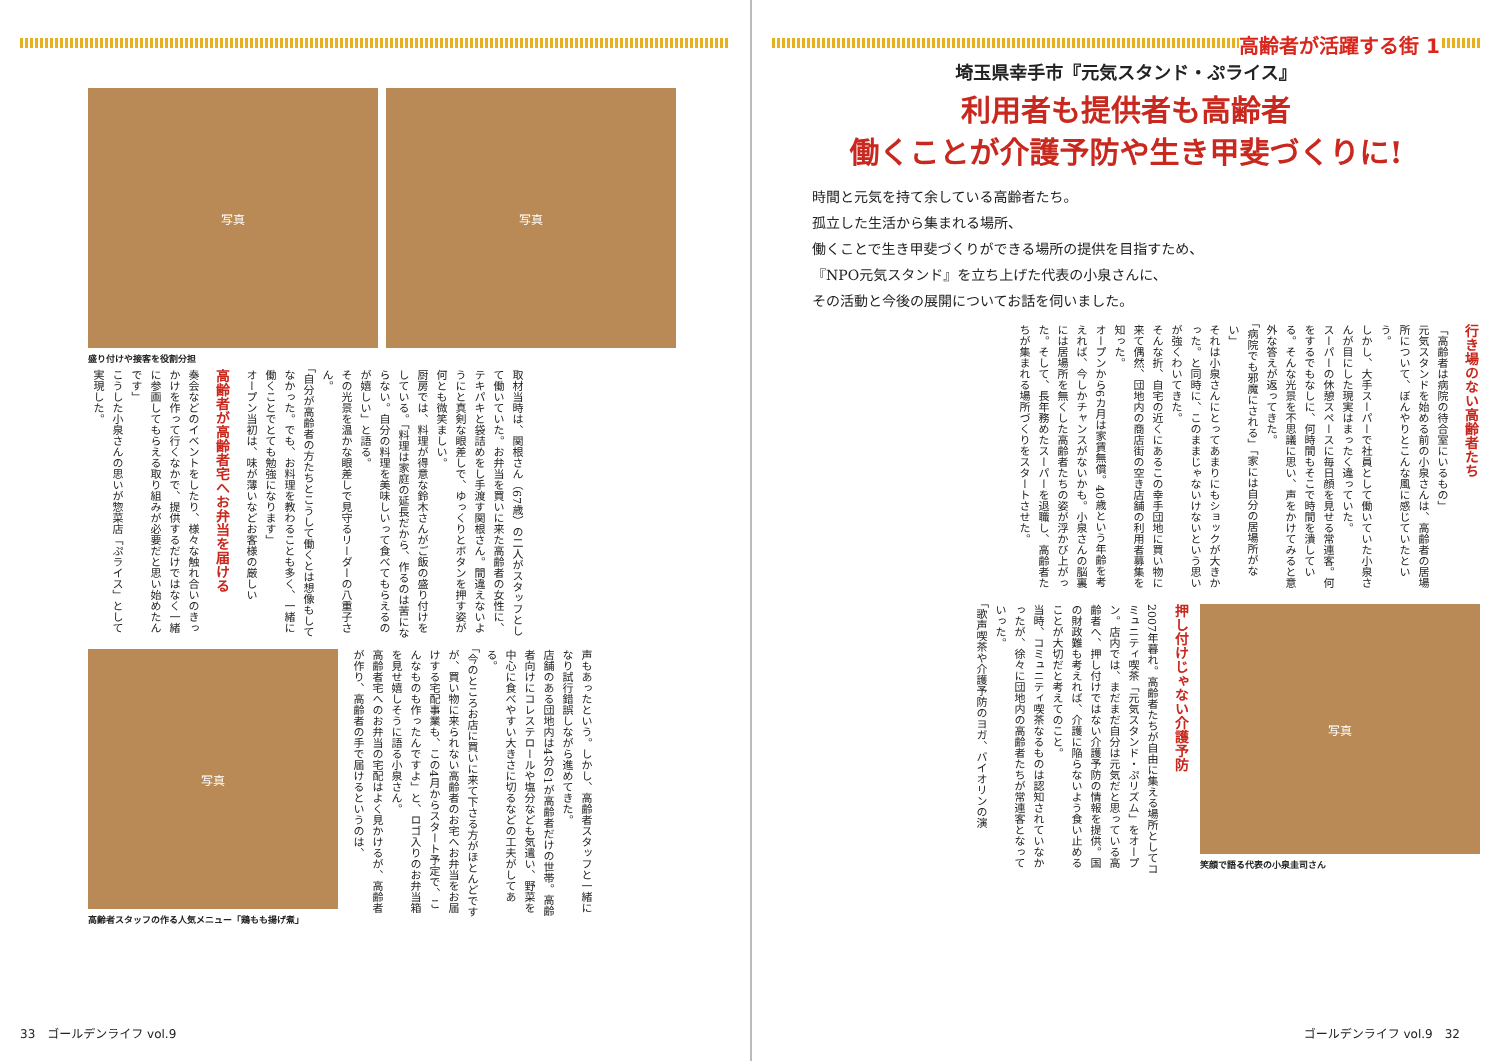写真 写真
盛り付けや接客を役割分担
奏会などのイベントをしたり、様々な触れ合いのきっかけを作って行くなかで、提供するだけではなく一緒に参画してもらえる取り組みが必要だと思い始めたんです」
こうした小泉さんの思いが惣菜店「ぷライス」として実現した。
高齢者が高齢者宅へお弁当を届ける
取材当時は、関根さん（67歳）の二人がスタッフとして働いていた。お弁当を買いに来た高齢者の女性に、テキパキと袋詰めをし手渡す関根さん。間違えないようにと真剣な眼差しで、ゆっくりとボタンを押す姿が何とも微笑ましい。
厨房では、料理が得意な鈴木さんがご飯の盛り付けをしている。「料理は家庭の延長だから、作るのは苦にならない。自分の料理を美味しいって食べてもらえるのが嬉しい」と語る。
その光景を温かな眼差しで見守るリーダーの八重子さん。
「自分が高齢者の方たちとこうして働くとは想像もしてなかった。でも、お料理を教わることも多く、一緒に働くことでとても勉強になります」
オープン当初は、味が薄いなどお客様の厳しい
写真
高齢者スタッフの作る人気メニュー「鶏もも揚げ煮」
声もあったという。しかし、高齢者スタッフと一緒になり試行錯誤しながら進めてきた。
店舗のある団地内は4分の1が高齢者だけの世帯。高齢者向けにコレステロールや塩分なども気遣い、野菜を中心に食べやすい大きさに切るなどの工夫がしてある。
「今のところお店に買いに来て下さる方がほとんどですが、買い物に来られない高齢者のお宅へお弁当をお届けする宅配事業も、この4月からスタート予定で、こんなものも作ったんですよ」と、ロゴ入りのお弁当箱を見せ嬉しそうに語る小泉さん。
高齢者宅へのお弁当の宅配はよく見かけるが、高齢者が作り、高齢者の手で届けるというのは、
33　ゴールデンライフ vol.9
高齢者が活躍する街 1
埼玉県幸手市『元気スタンド・ぷライス』
利用者も提供者も高齢者
働くことが介護予防や生き甲斐づくりに!
時間と元気を持て余している高齢者たち。
孤立した生活から集まれる場所、
働くことで生き甲斐づくりができる場所の提供を目指すため、
『NPO元気スタンド』を立ち上げた代表の小泉さんに、
その活動と今後の展開についてお話を伺いました。
行き場のない高齢者たち
「高齢者は病院の待合室にいるもの」
元気スタンドを始める前の小泉さんは、高齢者の居場所について、ぼんやりとこんな風に感じていたという。
しかし、大手スーパーで社員として働いていた小泉さんが目にした現実はまったく違っていた。
スーパーの休憩スペースに毎日顔を見せる常連客。何をするでもなしに、何時間もそこで時間を潰している。そんな光景を不思議に思い、声をかけてみると意外な答えが返ってきた。
「病院でも邪魔にされる」「家には自分の居場所がない」
それは小泉さんにとってあまりにもショックが大きかった。と同時に、このままじゃないけないという思いが強くわいてきた。
そんな折、自宅の近くにあるこの幸手団地に買い物に来て偶然、団地内の商店街の空き店舗の利用者募集を知った。
オープンから6カ月は家賃無償。40歳という年齢を考えれば、今しかチャンスがないかも。小泉さんの脳裏には居場所を無くした高齢者たちの姿が浮かび上がった。そして、長年務めたスーパーを退職し、高齢者たちが集まれる場所づくりをスタートさせた。
写真
笑顔で語る代表の小泉圭司さん
押し付けじゃない介護予防
2007年暮れ。高齢者たちが自由に集える場所としてコミュニティ喫茶「元気スタンド・ぷリズム」をオープン。店内では、まだまだ自分は元気だと思っている高齢者へ、押し付けではない介護予防の情報を提供。国の財政難も考えれば、介護に陥らないよう食い止めることが大切だと考えてのこと。
当時、コミュニティ喫茶なるものは認知されていなかったが、徐々に団地内の高齢者たちが常連客となっていった。
「歌声喫茶や介護予防のヨガ、バイオリンの演
ゴールデンライフ vol.9　32